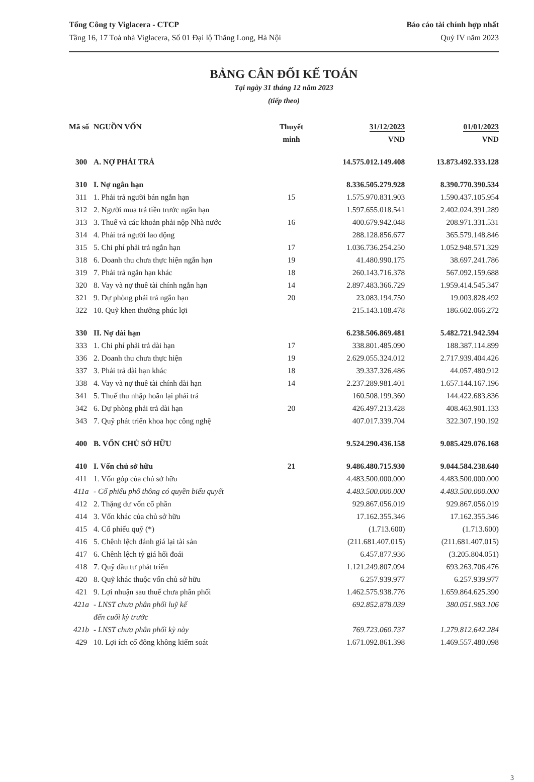Tổng Công ty Viglacera - CTCP
Tầng 16, 17 Toà nhà Viglacera, Số 01 Đại lộ Thăng Long, Hà Nội
Báo cáo tài chính hợp nhất
Quý IV năm 2023
BẢNG CÂN ĐỐI KẾ TOÁN
Tại ngày 31 tháng 12 năm 2023
(tiếp theo)
| Mã số | NGUỒN VỐN | Thuyết minh | 31/12/2023 VND | 01/01/2023 VND |
| --- | --- | --- | --- | --- |
| 300 | A. NỢ PHẢI TRẢ | | 14.575.012.149.408 | 13.873.492.333.128 |
| 310 | I. Nợ ngắn hạn | | 8.336.505.279.928 | 8.390.770.390.534 |
| 311 | 1. Phải trả người bán ngắn hạn | 15 | 1.575.970.831.903 | 1.590.437.105.954 |
| 312 | 2. Người mua trả tiền trước ngắn hạn | | 1.597.655.018.541 | 2.402.024.391.289 |
| 313 | 3. Thuế và các khoản phải nộp Nhà nước | 16 | 400.679.942.048 | 208.971.331.531 |
| 314 | 4. Phải trả người lao động | | 288.128.856.677 | 365.579.148.846 |
| 315 | 5. Chi phí phải trả ngắn hạn | 17 | 1.036.736.254.250 | 1.052.948.571.329 |
| 318 | 6. Doanh thu chưa thực hiện ngắn hạn | 19 | 41.480.990.175 | 38.697.241.786 |
| 319 | 7. Phải trả ngắn hạn khác | 18 | 260.143.716.378 | 567.092.159.688 |
| 320 | 8. Vay và nợ thuê tài chính ngắn hạn | 14 | 2.897.483.366.729 | 1.959.414.545.347 |
| 321 | 9. Dự phòng phải trả ngắn hạn | 20 | 23.083.194.750 | 19.003.828.492 |
| 322 | 10. Quỹ khen thưởng phúc lợi | | 215.143.108.478 | 186.602.066.272 |
| 330 | II. Nợ dài hạn | | 6.238.506.869.481 | 5.482.721.942.594 |
| 333 | 1. Chi phí phải trả dài hạn | 17 | 338.801.485.090 | 188.387.114.899 |
| 336 | 2. Doanh thu chưa thực hiện | 19 | 2.629.055.324.012 | 2.717.939.404.426 |
| 337 | 3. Phải trả dài hạn khác | 18 | 39.337.326.486 | 44.057.480.912 |
| 338 | 4. Vay và nợ thuê tài chính dài hạn | 14 | 2.237.289.981.401 | 1.657.144.167.196 |
| 341 | 5. Thuế thu nhập hoãn lại phải trả | | 160.508.199.360 | 144.422.683.836 |
| 342 | 6. Dự phòng phải trả dài hạn | 20 | 426.497.213.428 | 408.463.901.133 |
| 343 | 7. Quỹ phát triển khoa học công nghệ | | 407.017.339.704 | 322.307.190.192 |
| 400 | B. VỐN CHỦ SỞ HỮU | | 9.524.290.436.158 | 9.085.429.076.168 |
| 410 | I. Vốn chủ sở hữu | 21 | 9.486.480.715.930 | 9.044.584.238.640 |
| 411 | 1. Vốn góp của chủ sở hữu | | 4.483.500.000.000 | 4.483.500.000.000 |
| 411a | - Cổ phiếu phổ thông có quyền biểu quyết | | 4.483.500.000.000 | 4.483.500.000.000 |
| 412 | 2. Thặng dư vốn cổ phần | | 929.867.056.019 | 929.867.056.019 |
| 414 | 3. Vốn khác của chủ sở hữu | | 17.162.355.346 | 17.162.355.346 |
| 415 | 4. Cổ phiếu quỹ (*) | | (1.713.600) | (1.713.600) |
| 416 | 5. Chênh lệch đánh giá lại tài sản | | (211.681.407.015) | (211.681.407.015) |
| 417 | 6. Chênh lệch tỷ giá hối đoái | | 6.457.877.936 | (3.205.804.051) |
| 418 | 7. Quỹ đầu tư phát triển | | 1.121.249.807.094 | 693.263.706.476 |
| 420 | 8. Quỹ khác thuộc vốn chủ sở hữu | | 6.257.939.977 | 6.257.939.977 |
| 421 | 9. Lợi nhuận sau thuế chưa phân phối | | 1.462.575.938.776 | 1.659.864.625.390 |
| 421a | - LNST chưa phân phối luỹ kế đến cuối kỳ trước | | 692.852.878.039 | 380.051.983.106 |
| 421b | - LNST chưa phân phối kỳ này | | 769.723.060.737 | 1.279.812.642.284 |
| 429 | 10. Lợi ích cổ đông không kiểm soát | | 1.671.092.861.398 | 1.469.557.480.098 |
3